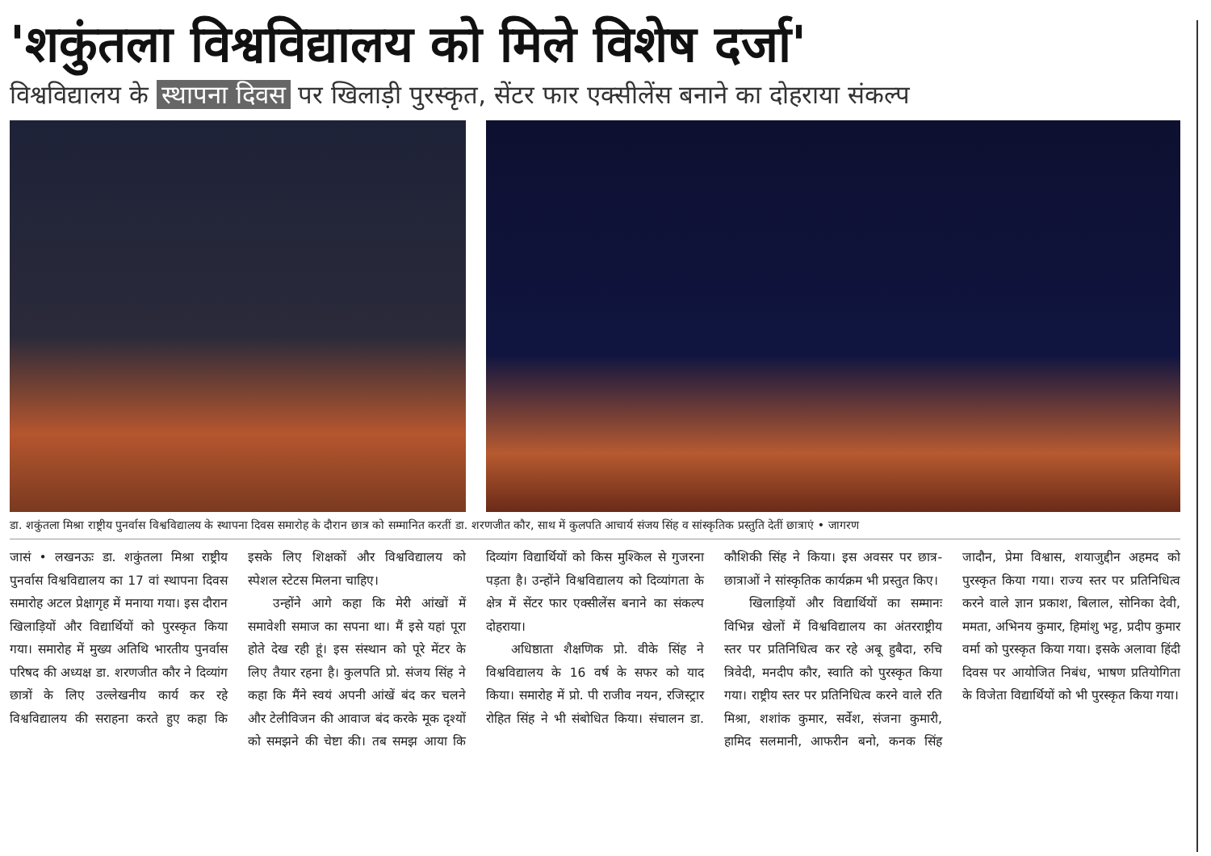'शकुंतला विश्वविद्यालय को मिले विशेष दर्जा'
विश्वविद्यालय के स्थापना दिवस पर खिलाड़ी पुरस्कृत, सेंटर फार एक्सीलेंस बनाने का दोहराया संकल्प
डा. शकुंतला मिश्रा राष्ट्रीय पुनर्वास विश्वविद्यालय के स्थापना दिवस समारोह के दौरान छात्र को सम्मानित करतीं डा. शरणजीत कौर, साथ में कुलपति आचार्य संजय सिंह व सांस्कृतिक प्रस्तुति देतीं छात्राएं • जागरण
जासं • लखनऊः डा. शकुंतला मिश्रा राष्ट्रीय पुनर्वास विश्वविद्यालय का 17 वां स्थापना दिवस समारोह अटल प्रेक्षागृह में मनाया गया। इस दौरान खिलाड़ियों और विद्यार्थियों को पुरस्कृत किया गया। समारोह में मुख्य अतिथि भारतीय पुनर्वास परिषद की अध्यक्ष डा. शरणजीत कौर ने दिव्यांग छात्रों के लिए उल्लेखनीय कार्य कर रहे विश्वविद्यालय की सराहना करते हुए कहा कि इसके लिए शिक्षकों और विश्वविद्यालय को स्पेशल स्टेटस मिलना चाहिए।
उन्होंने आगे कहा कि मेरी आंखों में समावेशी समाज का सपना था। मैं इसे यहां पूरा होते देख रही हूं। इस संस्थान को पूरे मेंटर के लिए तैयार रहना है। कुलपति प्रो. संजय सिंह ने कहा कि मैंने स्वयं अपनी आंखें बंद कर चलने और टेलीविजन की आवाज बंद करके मूक दृश्यों को समझने की चेष्टा की। तब समझ आया कि दिव्यांग विद्यार्थियों को किस मुश्किल से गुजरना पड़ता है। उन्होंने विश्वविद्यालय को दिव्यांगता के क्षेत्र में सेंटर फार एक्सीलेंस बनाने का संकल्प दोहराया।
अधिष्ठाता शैक्षणिक प्रो. वीके सिंह ने विश्वविद्यालय के 16 वर्ष के सफर को याद किया। समारोह में प्रो. पी राजीव नयन, रजिस्ट्रार रोहित सिंह ने भी संबोधित किया। संचालन डा. कौशिकी सिंह ने किया। इस अवसर पर छात्र-छात्राओं ने सांस्कृतिक कार्यक्रम भी प्रस्तुत किए।
खिलाड़ियों और विद्यार्थियों का सम्मानः विभिन्न खेलों में विश्वविद्यालय का अंतरराष्ट्रीय स्तर पर प्रतिनिधित्व कर रहे अबू हुबैदा, रुचि त्रिवेदी, मनदीप कौर, स्वाति को पुरस्कृत किया गया। राष्ट्रीय स्तर पर प्रतिनिधित्व करने वाले रति मिश्रा, शशांक कुमार, सर्वेश, संजना कुमारी, हामिद सलमानी, आफरीन बनो, कनक सिंह जादौन, प्रेमा विश्वास, शयाजुद्दीन अहमद को पुरस्कृत किया गया। राज्य स्तर पर प्रतिनिधित्व करने वाले ज्ञान प्रकाश, बिलाल, सोनिका देवी, ममता, अभिनय कुमार, हिमांशु भट्ट, प्रदीप कुमार वर्मा को पुरस्कृत किया गया। इसके अलावा हिंदी दिवस पर आयोजित निबंध, भाषण प्रतियोगिता के विजेता विद्यार्थियों को भी पुरस्कृत किया गया।